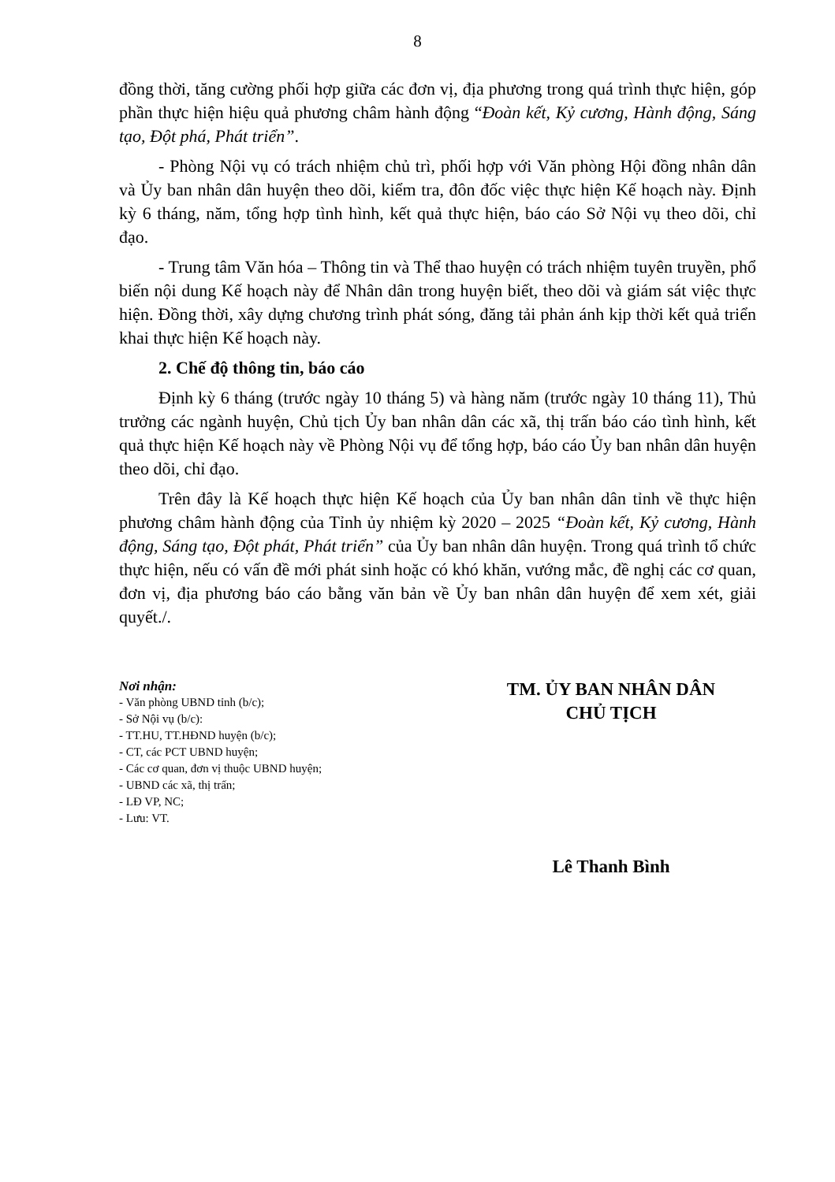8
đồng thời, tăng cường phối hợp giữa các đơn vị, địa phương trong quá trình thực hiện, góp phần thực hiện hiệu quả phương châm hành động “Đoàn kết, Kỷ cương, Hành động, Sáng tạo, Đột phá, Phát triển”.
- Phòng Nội vụ có trách nhiệm chủ trì, phối hợp với Văn phòng Hội đồng nhân dân và Ủy ban nhân dân huyện theo dõi, kiểm tra, đôn đốc việc thực hiện Kế hoạch này. Định kỳ 6 tháng, năm, tổng hợp tình hình, kết quả thực hiện, báo cáo Sở Nội vụ theo dõi, chỉ đạo.
- Trung tâm Văn hóa – Thông tin và Thể thao huyện có trách nhiệm tuyên truyền, phổ biến nội dung Kế hoạch này để Nhân dân trong huyện biết, theo dõi và giám sát việc thực hiện. Đồng thời, xây dựng chương trình phát sóng, đăng tải phản ánh kịp thời kết quả triển khai thực hiện Kế hoạch này.
2. Chế độ thông tin, báo cáo
Định kỳ 6 tháng (trước ngày 10 tháng 5) và hàng năm (trước ngày 10 tháng 11), Thủ trưởng các ngành huyện, Chủ tịch Ủy ban nhân dân các xã, thị trấn báo cáo tình hình, kết quả thực hiện Kế hoạch này về Phòng Nội vụ để tổng hợp, báo cáo Ủy ban nhân dân huyện theo dõi, chỉ đạo.
Trên đây là Kế hoạch thực hiện Kế hoạch của Ủy ban nhân dân tỉnh về thực hiện phương châm hành động của Tỉnh ủy nhiệm kỳ 2020 – 2025 “Đoàn kết, Kỷ cương, Hành động, Sáng tạo, Đột phát, Phát triển” của Ủy ban nhân dân huyện. Trong quá trình tổ chức thực hiện, nếu có vấn đề mới phát sinh hoặc có khó khăn, vướng mắc, đề nghị các cơ quan, đơn vị, địa phương báo cáo bằng văn bản về Ủy ban nhân dân huyện để xem xét, giải quyết./.
Nơi nhận:
- Văn phòng UBND tỉnh (b/c);
- Sở Nội vụ (b/c):
- TT.HU, TT.HĐND huyện (b/c);
- CT, các PCT UBND huyện;
- Các cơ quan, đơn vị thuộc UBND huyện;
- UBND các xã, thị trấn;
- LĐ VP, NC;
- Lưu: VT.
TM. ỦY BAN NHÂN DÂN
CHỦ TỊCH
Lê Thanh Bình